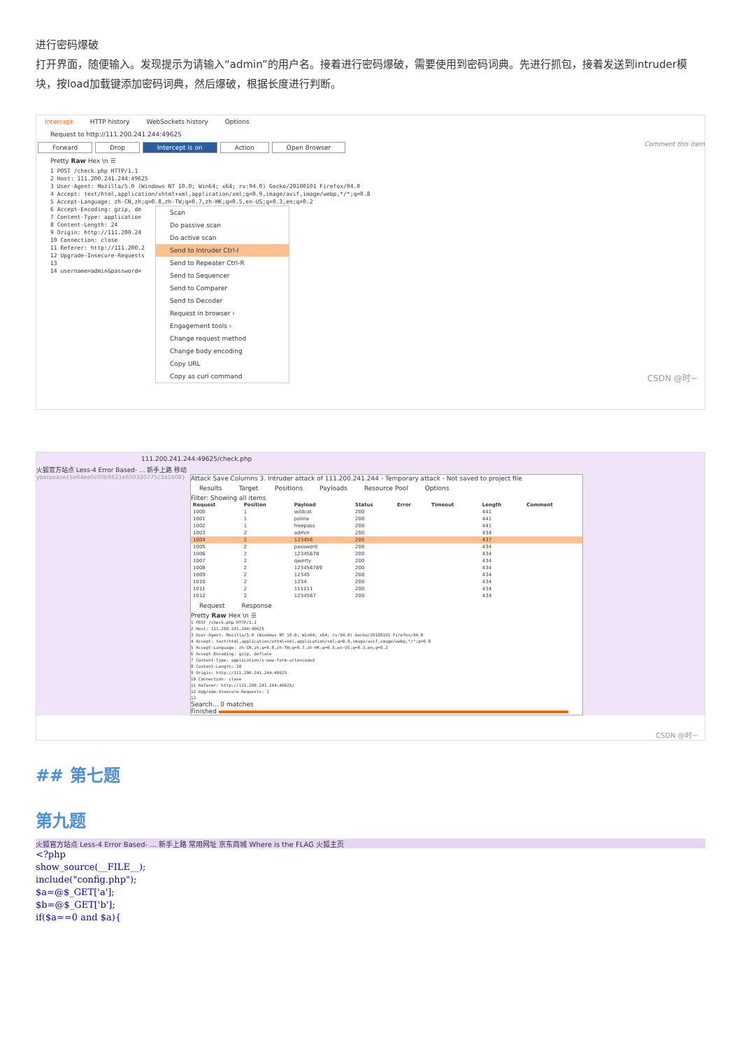进行密码爆破
打开界面，随便输入。发现提示为请输入“admin”的用户名。接着进行密码爆破，需要使用到密码词典。先进行抓包，接着发送到intruder模块，按load加载键添加密码词典，然后爆破，根据长度进行判断。
Intercept HTTP history WebSockets history Options
Request to http://111.200.241.244:49625
Forward Drop Intercept is on Action Open Browser Comment this item
Pretty Raw Hex \n ☰
1 POST /check.php HTTP/1.1
2 Host: 111.200.241.244:49625
3 User-Agent: Mozilla/5.0 (Windows NT 10.0; Win64; x64; rv:94.0) Gecko/20100101 Firefox/94.0
4 Accept: text/html,application/xhtml+xml,application/xml;q=0.9,image/avif,image/webp,*/*;q=0.8
5 Accept-Language: zh-CN,zh;q=0.8,zh-TW;q=0.7,zh-HK;q=0.5,en-US;q=0.3,en;q=0.2
6 Accept-Encoding: gzip, de
7 Content-Type: application
8 Content-Length: 24
9 Origin: http://111.200.24
10 Connection: close
11 Referer: http://111.200.2
12 Upgrade-Insecure-Requests
13
14 username=admin&password=
Scan
Do passive scan
Do active scan
Send to Intruder Ctrl-I
Send to Repeater Ctrl-R
Send to Sequencer
Send to Comparer
Send to Decoder
Request in browser ›
Engagement tools ›
Change request method
Change body encoding
Copy URL
Copy as curl command
CSDN @时~
111.200.241.244:49625/check.php
火狐官方站点 Less-4 Error Based- ... 新手上路 移动
yberpeace{5e64ee0c00b9621e650320775c3a1b08} Attack Save Columns 3. Intruder attack of 111.200.241.244 - Temporary attack - Not saved to project file
Results Target Positions Payloads Resource Pool Options
Filter: Showing all items
| Request | Position | Payload | Status | Error | Timeout | Length | Comment |
| --- | --- | --- | --- | --- | --- | --- | --- |
| 1000 | 1 | wildcat | 200 | | | 441 | |
| 1001 | 1 | polina | 200 | | | 441 | |
| 1002 | 1 | freepass | 200 | | | 441 | |
| 1003 | 2 | admin | 200 | | | 434 | |
| 1004 | 2 | 123456 | 200 | | | 437 | |
| 1005 | 2 | password | 200 | | | 434 | |
| 1006 | 2 | 12345678 | 200 | | | 434 | |
| 1007 | 2 | qwerty | 200 | | | 434 | |
| 1008 | 2 | 123456789 | 200 | | | 434 | |
| 1009 | 2 | 12345 | 200 | | | 434 | |
| 1010 | 2 | 1234 | 200 | | | 434 | |
| 1011 | 2 | 111111 | 200 | | | 434 | |
| 1012 | 2 | 1234567 | 200 | | | 434 | |
Request Response
Pretty Raw Hex \n ☰
1 POST /check.php HTTP/1.1
2 Host: 111.200.241.244:49625
3 User-Agent: Mozilla/5.0 (Windows NT 10.0; Win64; x64; rv:94.0) Gecko/20100101 Firefox/94.0
4 Accept: text/html,application/xhtml+xml,application/xml;q=0.9,image/avif,image/webp,*/*;q=0.8
5 Accept-Language: zh-CN,zh;q=0.8,zh-TW;q=0.7,zh-HK;q=0.5,en-US;q=0.3,en;q=0.2
6 Accept-Encoding: gzip, deflate
7 Content-Type: application/x-www-form-urlencoded
8 Content-Length: 30
9 Origin: http://111.200.241.244:49625
10 Connection: close
11 Referer: http://111.200.241.244:49625/
12 Upgrade-Insecure-Requests: 1
13
Search... 0 matches
Finished
CSDN @时~
## 第七题
第九题
火狐官方站点 Less-4 Error Based- ... 新手上路 常用网址 京东商城 Where is the FLAG 火狐主页
<?php
show_source(__FILE__);
include("config.php");
$a=@$_GET['a'];
$b=@$_GET['b'];
if($a==0 and $a){